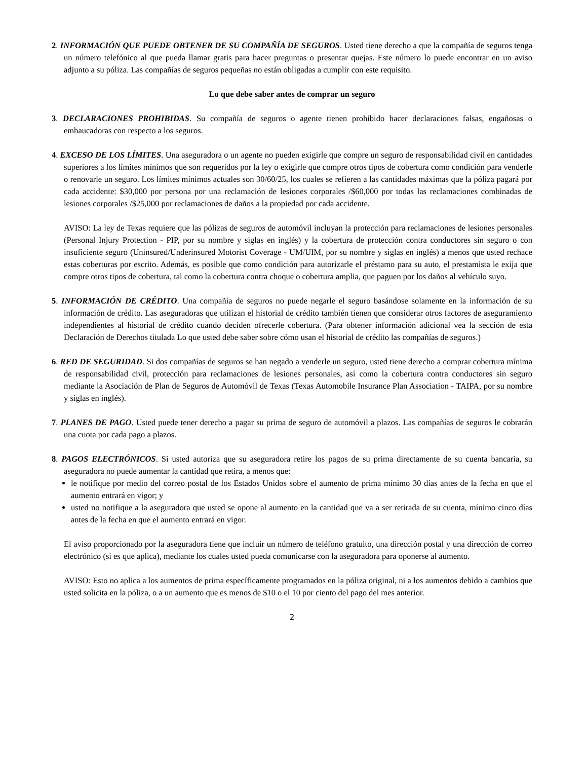2. INFORMACIÓN QUE PUEDE OBTENER DE SU COMPAÑÍA DE SEGUROS. Usted tiene derecho a que la compañía de seguros tenga un número telefónico al que pueda llamar gratis para hacer preguntas o presentar quejas. Este número lo puede encontrar en un aviso adjunto a su póliza. Las compañías de seguros pequeñas no están obligadas a cumplir con este requisito.
Lo que debe saber antes de comprar un seguro
3. DECLARACIONES PROHIBIDAS. Su compañía de seguros o agente tienen prohibido hacer declaraciones falsas, engañosas o embaucadoras con respecto a los seguros.
4. EXCESO DE LOS LÍMITES. Una aseguradora o un agente no pueden exigirle que compre un seguro de responsabilidad civil en cantidades superiores a los límites mínimos que son requeridos por la ley o exigirle que compre otros tipos de cobertura como condición para venderle o renovarle un seguro. Los límites mínimos actuales son 30/60/25, los cuales se refieren a las cantidades máximas que la póliza pagará por cada accidente: $30,000 por persona por una reclamación de lesiones corporales /$60,000 por todas las reclamaciones combinadas de lesiones corporales /$25,000 por reclamaciones de daños a la propiedad por cada accidente.
AVISO: La ley de Texas requiere que las pólizas de seguros de automóvil incluyan la protección para reclamaciones de lesiones personales (Personal Injury Protection - PIP, por su nombre y siglas en inglés) y la cobertura de protección contra conductores sin seguro o con insuficiente seguro (Uninsured/Underinsured Motorist Coverage - UM/UIM, por su nombre y siglas en inglés) a menos que usted rechace estas coberturas por escrito. Además, es posible que como condición para autorizarle el préstamo para su auto, el prestamista le exija que compre otros tipos de cobertura, tal como la cobertura contra choque o cobertura amplia, que paguen por los daños al vehículo suyo.
5. INFORMACIÓN DE CRÉDITO. Una compañía de seguros no puede negarle el seguro basándose solamente en la información de su información de crédito. Las aseguradoras que utilizan el historial de crédito también tienen que considerar otros factores de aseguramiento independientes al historial de crédito cuando deciden ofrecerle cobertura. (Para obtener información adicional vea la sección de esta Declaración de Derechos titulada Lo que usted debe saber sobre cómo usan el historial de crédito las compañías de seguros.)
6. RED DE SEGURIDAD. Si dos compañías de seguros se han negado a venderle un seguro, usted tiene derecho a comprar cobertura mínima de responsabilidad civil, protección para reclamaciones de lesiones personales, así como la cobertura contra conductores sin seguro mediante la Asociación de Plan de Seguros de Automóvil de Texas (Texas Automobile Insurance Plan Association - TAIPA, por su nombre y siglas en inglés).
7. PLANES DE PAGO. Usted puede tener derecho a pagar su prima de seguro de automóvil a plazos. Las compañías de seguros le cobrarán una cuota por cada pago a plazos.
8. PAGOS ELECTRÓNICOS. Si usted autoriza que su aseguradora retire los pagos de su prima directamente de su cuenta bancaria, su aseguradora no puede aumentar la cantidad que retira, a menos que:
le notifique por medio del correo postal de los Estados Unidos sobre el aumento de prima mínimo 30 días antes de la fecha en que el aumento entrará en vigor; y
usted no notifique a la aseguradora que usted se opone al aumento en la cantidad que va a ser retirada de su cuenta, mínimo cinco días antes de la fecha en que el aumento entrará en vigor.
El aviso proporcionado por la aseguradora tiene que incluir un número de teléfono gratuito, una dirección postal y una dirección de correo electrónico (si es que aplica), mediante los cuales usted pueda comunicarse con la aseguradora para oponerse al aumento.
AVISO: Esto no aplica a los aumentos de prima específicamente programados en la póliza original, ni a los aumentos debido a cambios que usted solicita en la póliza, o a un aumento que es menos de $10 o el 10 por ciento del pago del mes anterior.
2